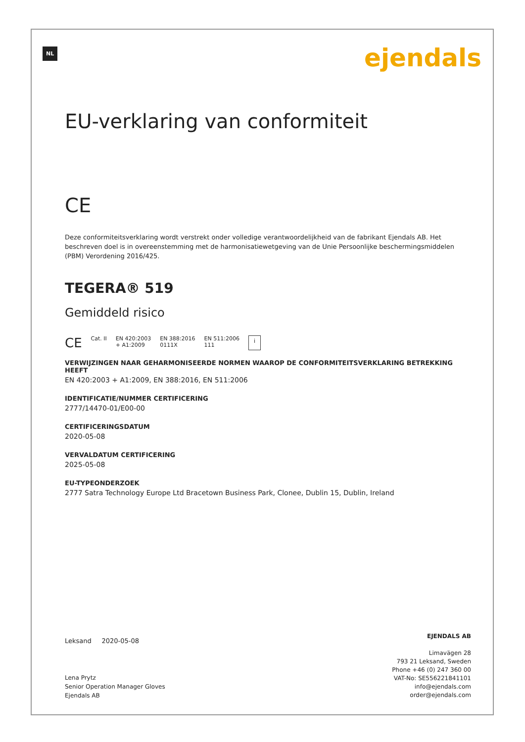NL ejendals
EU-verklaring van conformiteit
CE
Deze conformiteitsverklaring wordt verstrekt onder volledige verantwoordelijkheid van de fabrikant Ejendals AB. Het beschreven doel is in overeenstemming met de harmonisatiewetgeving van de Unie Persoonlijke beschermingsmiddelen (PBM) Verordening 2016/425.
TEGERA® 519
Gemiddeld risico
CE Cat. II EN 420:2003
+ A1:2009 EN 388:2016
0111X EN 511:2006
111 i
VERWIJZINGEN NAAR GEHARMONISEERDE NORMEN WAAROP DE CONFORMITEITSVERKLARING BETREKKING HEEFT
EN 420:2003 + A1:2009, EN 388:2016, EN 511:2006
IDENTIFICATIE/NUMMER CERTIFICERING
2777/14470-01/E00-00
CERTIFICERINGSDATUM
2020-05-08
VERVALDATUM CERTIFICERING
2025-05-08
EU-TYPEONDERZOEK
2777 Satra Technology Europe Ltd Bracetown Business Park, Clonee, Dublin 15, Dublin, Ireland
Leksand 2020-05-08
Lena Prytz
Senior Operation Manager Gloves
Ejendals AB
EJENDALS AB
Limavägen 28
793 21 Leksand, Sweden
Phone +46 (0) 247 360 00
VAT-No: SE556221841101
info@ejendals.com
order@ejendals.com